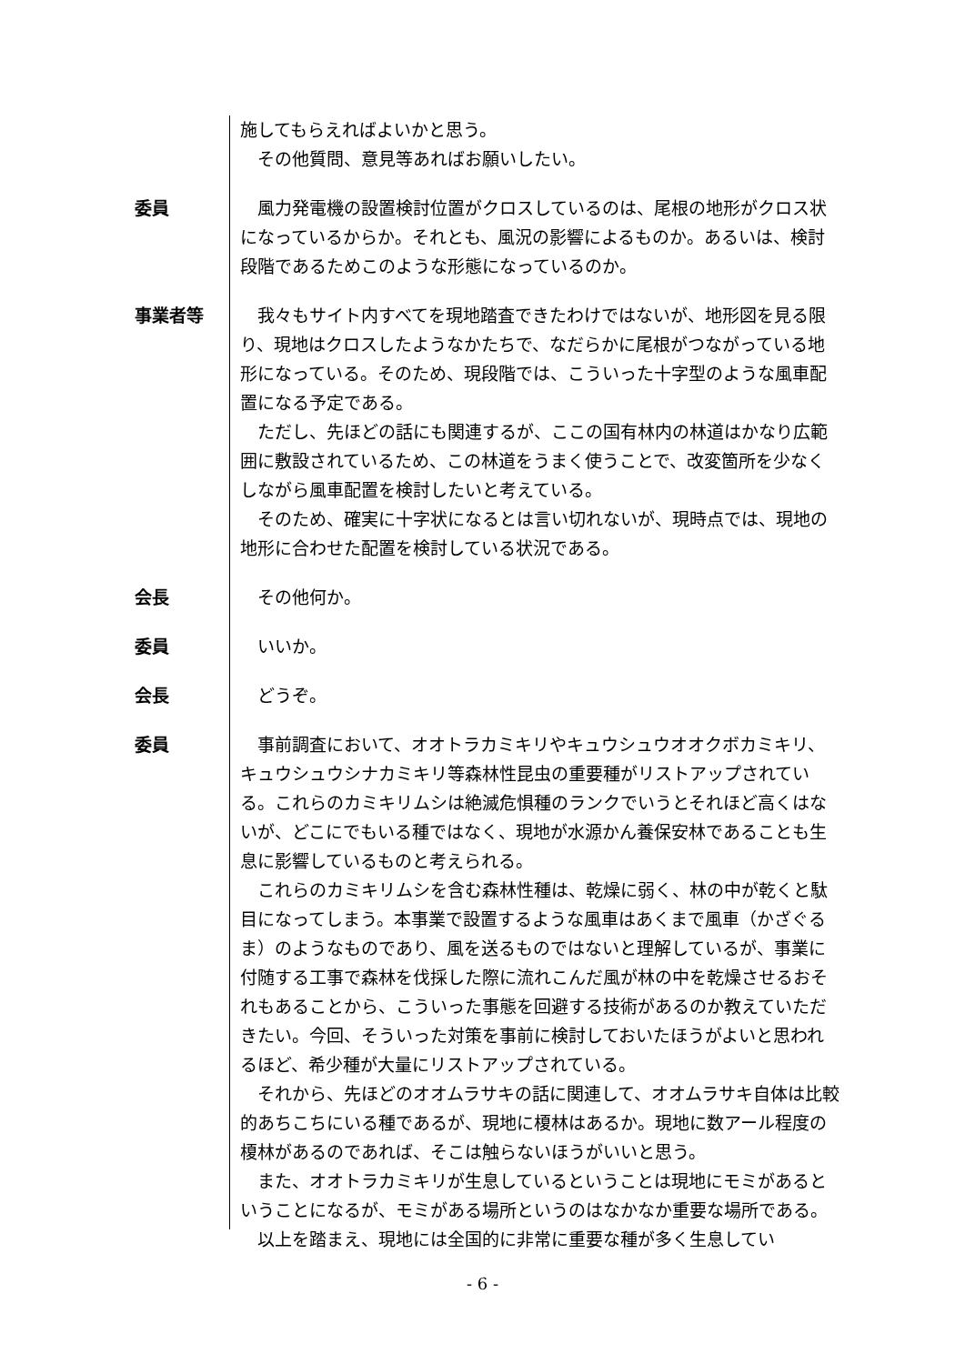施してもらえればよいかと思う。
　その他質問、意見等あればお願いしたい。
委員 　風力発電機の設置検討位置がクロスしているのは、尾根の地形がクロス状になっているからか。それとも、風況の影響によるものか。あるいは、検討段階であるためこのような形態になっているのか。
事業者等 　我々もサイト内すべてを現地踏査できたわけではないが、地形図を見る限り、現地はクロスしたようなかたちで、なだらかに尾根がつながっている地形になっている。そのため、現段階では、こういった十字型のような風車配置になる予定である。
　ただし、先ほどの話にも関連するが、ここの国有林内の林道はかなり広範囲に敷設されているため、この林道をうまく使うことで、改変箇所を少なくしながら風車配置を検討したいと考えている。
　そのため、確実に十字状になるとは言い切れないが、現時点では、現地の地形に合わせた配置を検討している状況である。
会長 　その他何か。
委員 　いいか。
会長 　どうぞ。
委員 　事前調査において、オオトラカミキリやキュウシュウオオクボカミキリ、キュウシュウシナカミキリ等森林性昆虫の重要種がリストアップされている。これらのカミキリムシは絶滅危惧種のランクでいうとそれほど高くはないが、どこにでもいる種ではなく、現地が水源かん養保安林であることも生息に影響しているものと考えられる。
　これらのカミキリムシを含む森林性種は、乾燥に弱く、林の中が乾くと駄目になってしまう。本事業で設置するような風車はあくまで風車（かざぐるま）のようなものであり、風を送るものではないと理解しているが、事業に付随する工事で森林を伐採した際に流れこんだ風が林の中を乾燥させるおそれもあることから、こういった事態を回避する技術があるのか教えていただきたい。今回、そういった対策を事前に検討しておいたほうがよいと思われるほど、希少種が大量にリストアップされている。
　それから、先ほどのオオムラサキの話に関連して、オオムラサキ自体は比較的あちこちにいる種であるが、現地に榎林はあるか。現地に数アール程度の榎林があるのであれば、そこは触らないほうがいいと思う。
　また、オオトラカミキリが生息しているということは現地にモミがあるということになるが、モミがある場所というのはなかなか重要な場所である。
　以上を踏まえ、現地には全国的に非常に重要な種が多く生息してい
- 6 -